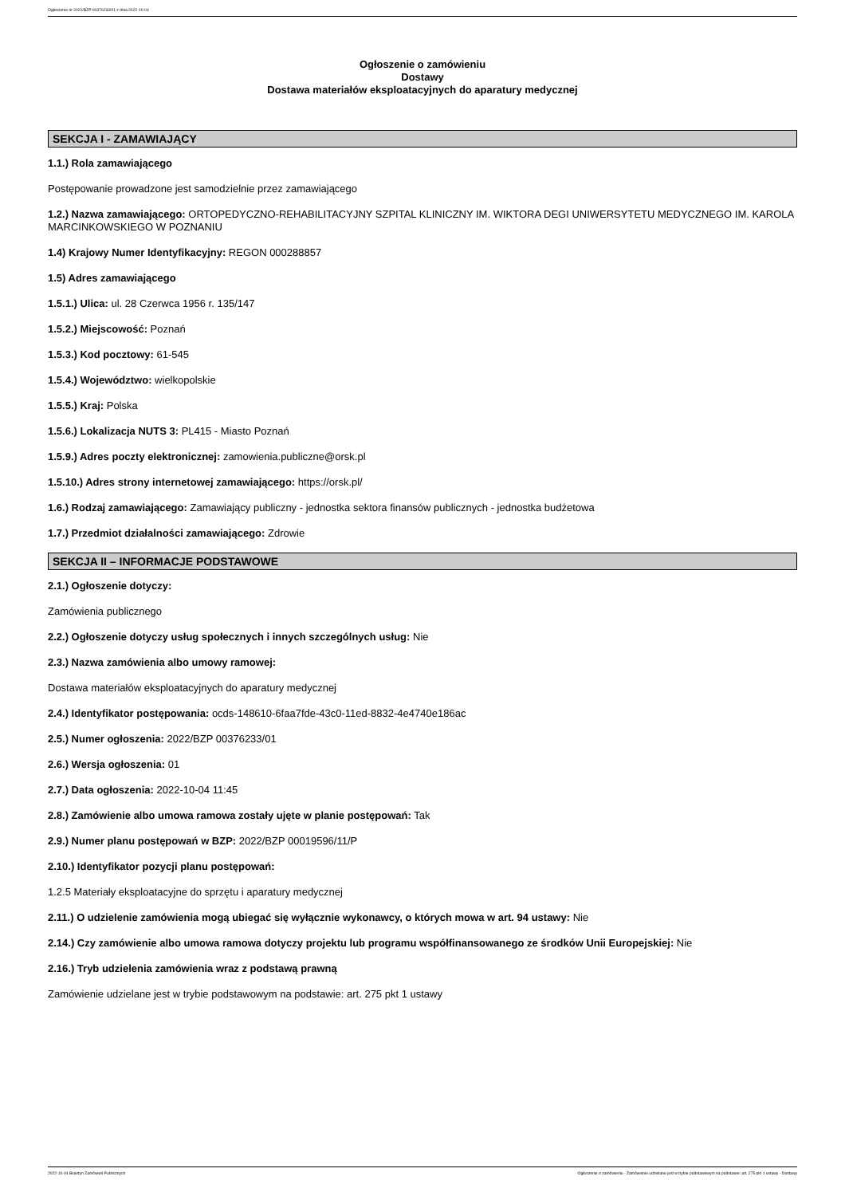Ogłoszenie nr 2022/BZP 00376233/01 z dnia 2022-10-04
Ogłoszenie o zamówieniu
Dostawy
Dostawa materiałów eksploatacyjnych do aparatury medycznej
SEKCJA I - ZAMAWIAJĄCY
1.1.) Rola zamawiającego
Postępowanie prowadzone jest samodzielnie przez zamawiającego
1.2.) Nazwa zamawiającego: ORTOPEDYCZNO-REHABILITACYJNY SZPITAL KLINICZNY IM. WIKTORA DEGI UNIWERSYTETU MEDYCZNEGO IM. KAROLA MARCINKOWSKIEGO W POZNANIU
1.4) Krajowy Numer Identyfikacyjny: REGON 000288857
1.5) Adres zamawiającego
1.5.1.) Ulica: ul. 28 Czerwca 1956 r. 135/147
1.5.2.) Miejscowość: Poznań
1.5.3.) Kod pocztowy: 61-545
1.5.4.) Województwo: wielkopolskie
1.5.5.) Kraj: Polska
1.5.6.) Lokalizacja NUTS 3: PL415 - Miasto Poznań
1.5.9.) Adres poczty elektronicznej: zamowienia.publiczne@orsk.pl
1.5.10.) Adres strony internetowej zamawiającego: https://orsk.pl/
1.6.) Rodzaj zamawiającego: Zamawiający publiczny - jednostka sektora finansów publicznych - jednostka budżetowa
1.7.) Przedmiot działalności zamawiającego: Zdrowie
SEKCJA II – INFORMACJE PODSTAWOWE
2.1.) Ogłoszenie dotyczy:
Zamówienia publicznego
2.2.) Ogłoszenie dotyczy usług społecznych i innych szczególnych usług: Nie
2.3.) Nazwa zamówienia albo umowy ramowej:
Dostawa materiałów eksploatacyjnych do aparatury medycznej
2.4.) Identyfikator postępowania: ocds-148610-6faa7fde-43c0-11ed-8832-4e4740e186ac
2.5.) Numer ogłoszenia: 2022/BZP 00376233/01
2.6.) Wersja ogłoszenia: 01
2.7.) Data ogłoszenia: 2022-10-04 11:45
2.8.) Zamówienie albo umowa ramowa zostały ujęte w planie postępowań: Tak
2.9.) Numer planu postępowań w BZP: 2022/BZP 00019596/11/P
2.10.) Identyfikator pozycji planu postępowań:
1.2.5 Materiały eksploatacyjne do sprzętu i aparatury medycznej
2.11.) O udzielenie zamówienia mogą ubiegać się wyłącznie wykonawcy, o których mowa w art. 94 ustawy: Nie
2.14.) Czy zamówienie albo umowa ramowa dotyczy projektu lub programu współfinansowanego ze środków Unii Europejskiej: Nie
2.16.) Tryb udzielenia zamówienia wraz z podstawą prawną
Zamówienie udzielane jest w trybie podstawowym na podstawie: art. 275 pkt 1 ustawy
2022-10-04 Biuletyn Zamówień Publicznych Ogłoszenie o zamówieniu - Zamówienie udzielane jest w trybie podstawowym na podstawie: art. 275 pkt 1 ustawy - Dostawy